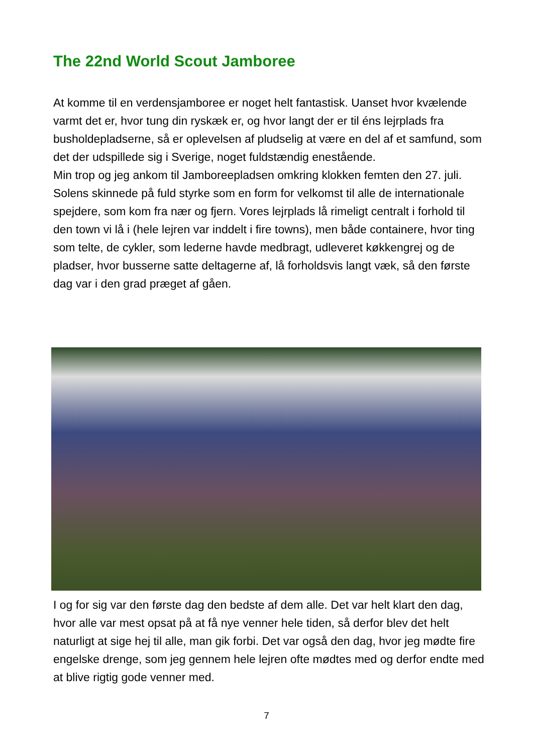The 22nd World Scout Jamboree
At komme til en verdensjamboree er noget helt fantastisk. Uanset hvor kvælende varmt det er, hvor tung din ryskæk er, og hvor langt der er til éns lejrplads fra busholdepladserne, så er oplevelsen af pludselig at være en del af et samfund, som det der udspillede sig i Sverige, noget fuldstændig enestående.
Min trop og jeg ankom til Jamboreepladsen omkring klokken femten den 27. juli. Solens skinnede på fuld styrke som en form for velkomst til alle de internationale spejdere, som kom fra nær og fjern. Vores lejrplads lå rimeligt centralt i forhold til den town vi lå i (hele lejren var inddelt i fire towns), men både containere, hvor ting som telte, de cykler, som lederne havde medbragt, udleveret køkkengrej og de pladser, hvor busserne satte deltagerne af, lå forholdsvis langt væk, så den første dag var i den grad præget af gåen.
I og for sig var den første dag den bedste af dem alle. Det var helt klart den dag, hvor alle var mest opsat på at få nye venner hele tiden, så derfor blev det helt naturligt at sige hej til alle, man gik forbi. Det var også den dag, hvor jeg mødte fire engelske drenge, som jeg gennem hele lejren ofte mødtes med og derfor endte med at blive rigtig gode venner med.
7